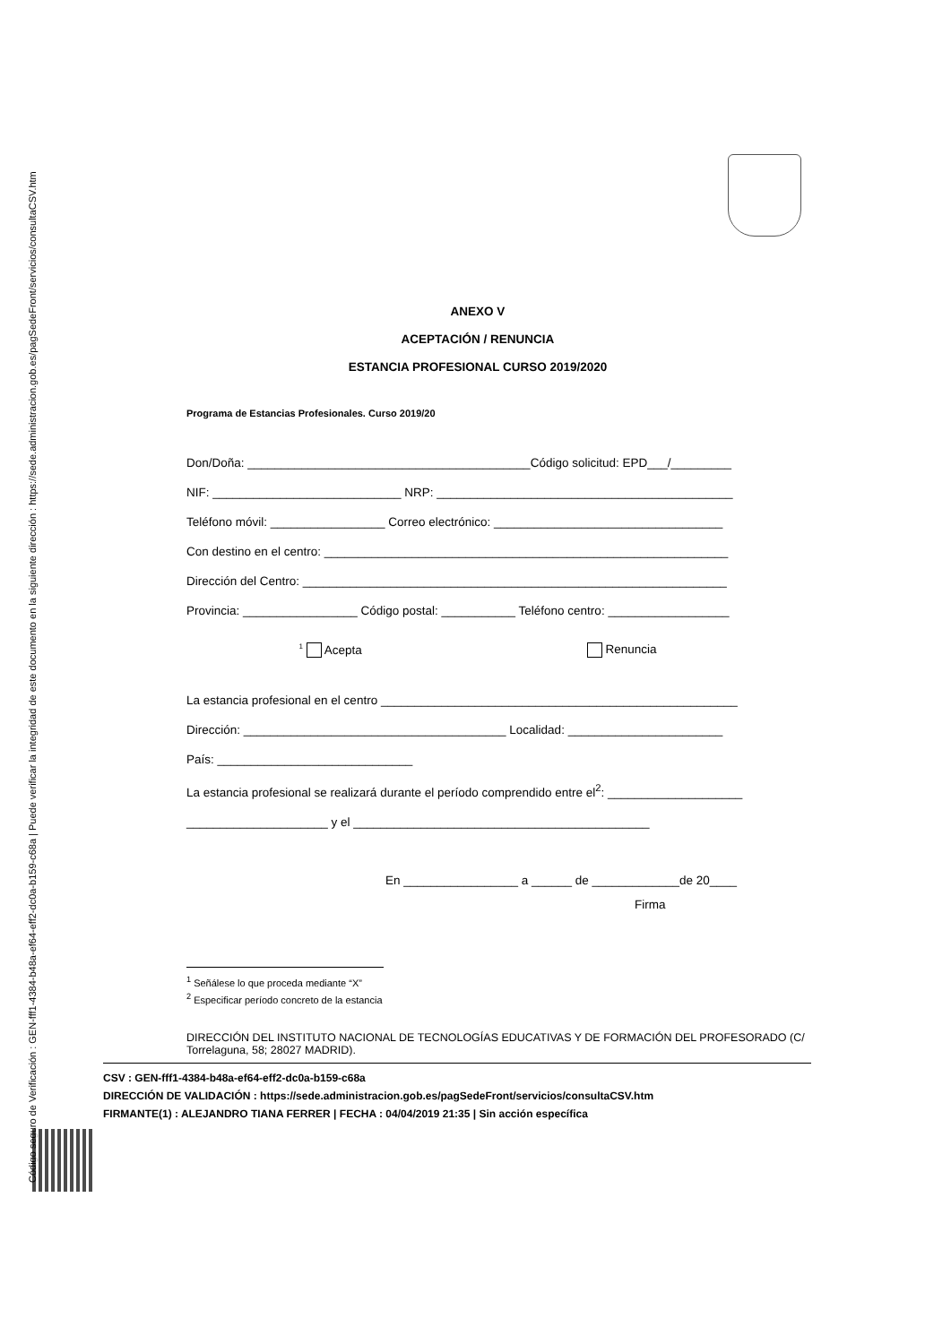Código seguro de Verificación : GEN-fff1-4384-b48a-ef64-eff2-dc0a-b159-c68a | Puede verificar la integridad de este documento en la siguiente dirección : https://sede.administracion.gob.es/pagSedeFront/servicios/consultaCSV.htm
ANEXO V
ACEPTACIÓN / RENUNCIA
ESTANCIA PROFESIONAL CURSO 2019/2020
Programa de Estancias Profesionales. Curso 2019/20
Don/Doña: __________________________________________Código solicitud: EPD___/_________
NIF: ____________________________ NRP: ____________________________________________
Teléfono móvil: _________________ Correo electrónico: __________________________________
Con destino en el centro: ____________________________________________________________
Dirección del Centro: _______________________________________________________________
Provincia: _________________ Código postal: ___________ Teléfono centro: __________________
<sup>1</sup> Acepta Renuncia
La estancia profesional en el centro _____________________________________________________
Dirección: _______________________________________ Localidad: _______________________
País: _____________________________
La estancia profesional se realizará durante el período comprendido entre el<sup>2</sup>: ____________________
_____________________ y el ____________________________________________
En _________________ a ______ de _____________de 20____
Firma
<sup>1</sup> Señálese lo que proceda mediante “X”
<sup>2</sup> Especificar período concreto de la estancia
DIRECCIÓN DEL INSTITUTO NACIONAL DE TECNOLOGÍAS EDUCATIVAS Y DE FORMACIÓN DEL PROFESORADO (C/ Torrelaguna, 58; 28027 MADRID).
CSV : GEN-fff1-4384-b48a-ef64-eff2-dc0a-b159-c68a
DIRECCIÓN DE VALIDACIÓN : https://sede.administracion.gob.es/pagSedeFront/servicios/consultaCSV.htm
FIRMANTE(1) : ALEJANDRO TIANA FERRER | FECHA : 04/04/2019 21:35 | Sin acción específica